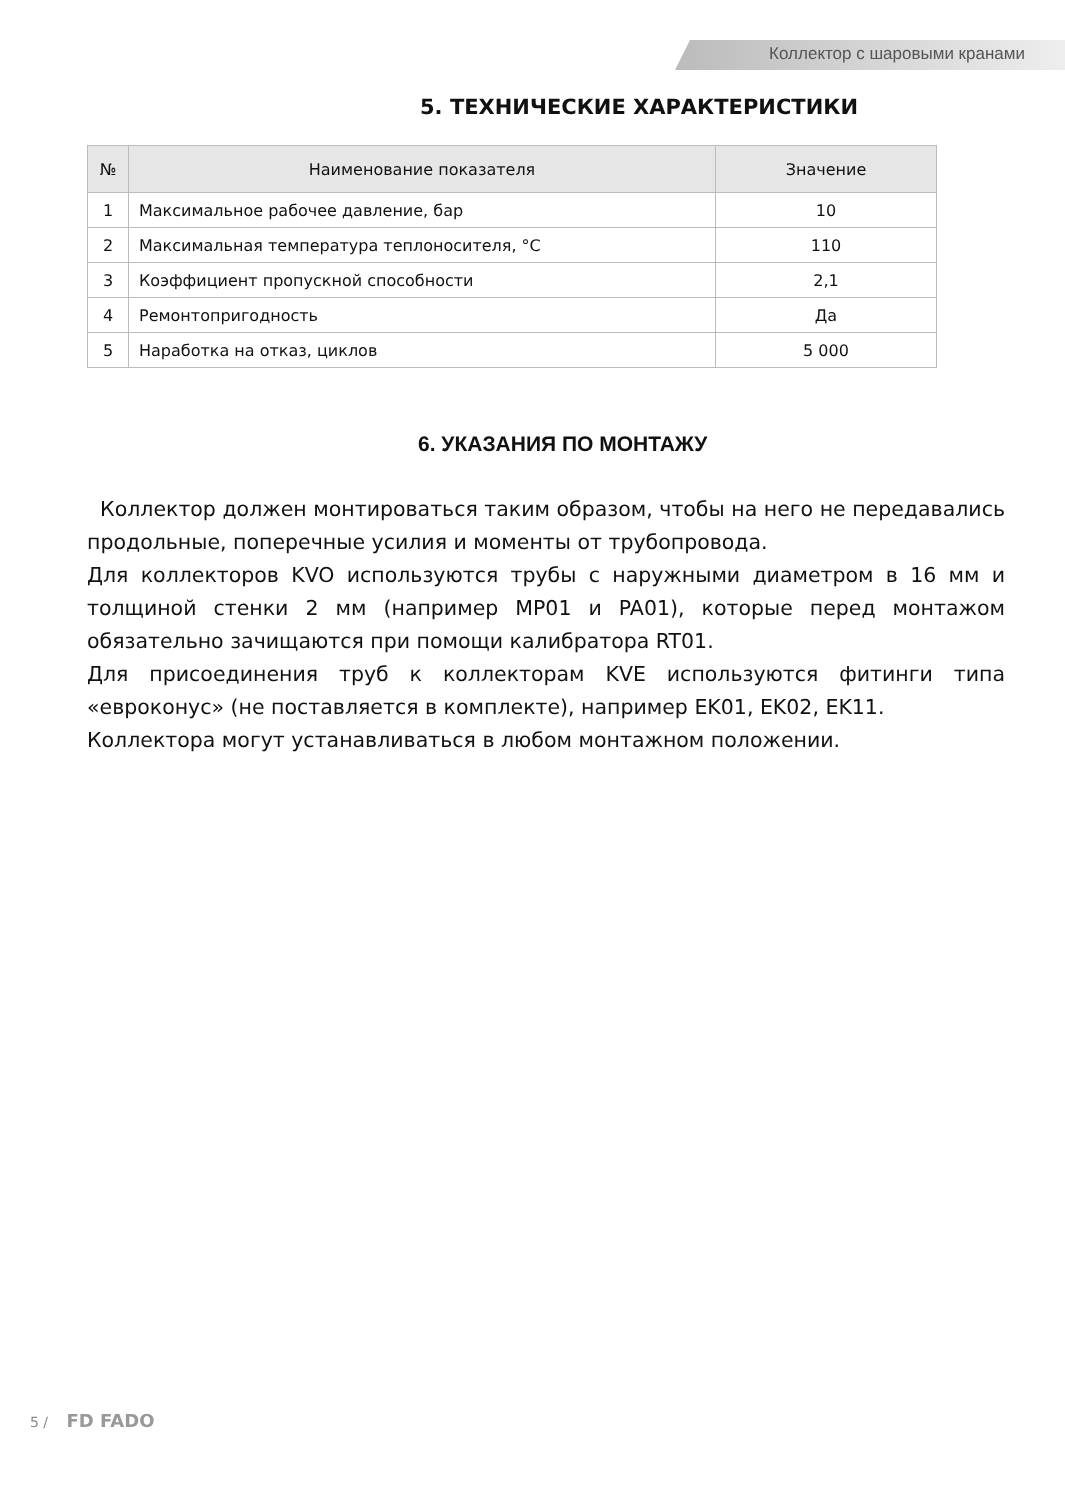Коллектор с шаровыми кранами
5. ТЕХНИЧЕСКИЕ ХАРАКТЕРИСТИКИ
| № | Наименование показателя | Значение |
| --- | --- | --- |
| 1 | Максимальное рабочее давление, бар | 10 |
| 2 | Максимальная температура теплоносителя, °С | 110 |
| 3 | Коэффициент пропускной способности | 2,1 |
| 4 | Ремонтопригодность | Да |
| 5 | Наработка на отказ, циклов | 5 000 |
6. УКАЗАНИЯ ПО МОНТАЖУ
Коллектор должен монтироваться таким образом, чтобы на него не передавались продольные, поперечные усилия и моменты от трубопровода.
Для коллекторов KVO используются трубы с наружными диаметром в 16 мм и толщиной стенки 2 мм (например MP01 и PA01), которые перед монтажом обязательно зачищаются при помощи калибратора RT01.
Для присоединения труб к коллекторам KVE используются фитинги типа «евроконус» (не поставляется в комплекте), например EK01, EK02, EK11.
Коллектора могут устанавливаться в любом монтажном положении.
5 / FD FADO